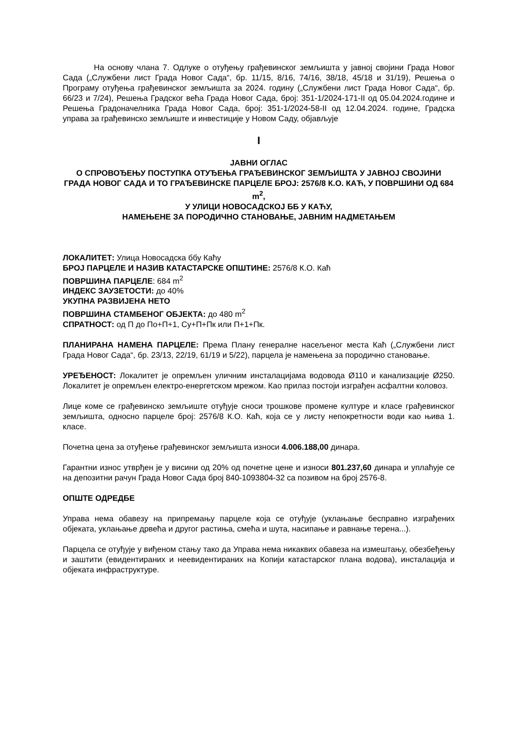На основу члана 7. Одлуке о отуђењу грађевинског земљишта у јавној својини Града Новог Сада („Службени лист Града Новог Сада“, бр. 11/15, 8/16, 74/16, 38/18, 45/18 и 31/19), Решења о Програму отуђења грађевинског земљишта за 2024. годину („Службени лист Града Новог Сада“, бр. 66/23 и 7/24), Решења Градског већа Града Новог Сада, број: 351-1/2024-171-II од 05.04.2024.године и Решења Градоначелника Града Новог Сада, број: 351-1/2024-58-II од 12.04.2024. године, Градска управа за грађевинско земљиште и инвестиције у Новом Саду, објављује
I
ЈАВНИ ОГЛАС
О СПРОВОЂЕЊУ ПОСТУПКА ОТУЂЕЊА ГРАЂЕВИНСКОГ ЗЕМЉИШТА У ЈАВНОЈ СВОЈИНИ ГРАДА НОВОГ САДА И ТО ГРАЂЕВИНСКЕ ПАРЦЕЛЕ БРОЈ: 2576/8 К.О. КАЋ, У ПОВРШИНИ ОД 684 m<sup>2</sup>,
У УЛИЦИ НОВОСАДСКОЈ ББ У КАЋУ,
НАМЕЊЕНЕ ЗА ПОРОДИЧНО СТАНОВАЊЕ, ЈАВНИМ НАДМЕТАЊЕМ
ЛОКАЛИТЕТ: Улица Новосадска ббу Каћу
БРОЈ ПАРЦЕЛЕ И НАЗИВ КАТАСТАРСКЕ ОПШТИНЕ: 2576/8 К.О. Каћ
ПОВРШИНА ПАРЦЕЛЕ: 684 m<sup>2</sup>
ИНДЕКС ЗАУЗЕТОСТИ: до 40%
УКУПНА РАЗВИЈЕНА НЕТО
ПОВРШИНА СТАМБЕНОГ ОБЈЕКТА: до 480 m<sup>2</sup>
СПРАТНОСТ: од П до По+П+1, Су+П+Пк или П+1+Пк.
ПЛАНИРАНА НАМЕНА ПАРЦЕЛЕ: Према Плану генералне насељеног места Каћ („Службени лист Града Новог Сада“, бр. 23/13, 22/19, 61/19 и 5/22), парцела је намењена за породично становање.
УРЕЂЕНОСТ: Локалитет је опремљен уличним инсталацијама водовода Ø110 и канализације Ø250. Локалитет је опремљен електро-енергетском мрежом. Као прилаз постоји изграђен асфалтни коловоз.
Лице коме се грађевинско земљиште отуђује сноси трошкове промене културе и класе грађевинског земљишта, односно парцеле број: 2576/8 К.О. Каћ, која се у листу непокретности води као њива 1. класе.
Почетна цена за отуђење грађевинског земљишта износи 4.006.188,00 динара.
Гарантни износ утврђен је у висини од 20% од почетне цене и износи 801.237,60 динара и уплаћује се на депозитни рачун Града Новог Сада број 840-1093804-32 са позивом на број 2576-8.
ОПШТЕ ОДРЕДБЕ
Управа нема обавезу на припремању парцеле која се отуђује (уклањање бесправно изграђених објеката, уклањање дрвећа и другог растиња, смећа и шута, насипање и равнање терена...).
Парцела се отуђује у виђеном стању тако да Управа нема никаквих обавеза на измештању, обезбеђењу и заштити (евидентираних и неевидентираних на Копији катастарског плана водова), инсталација и објеката инфраструктуре.